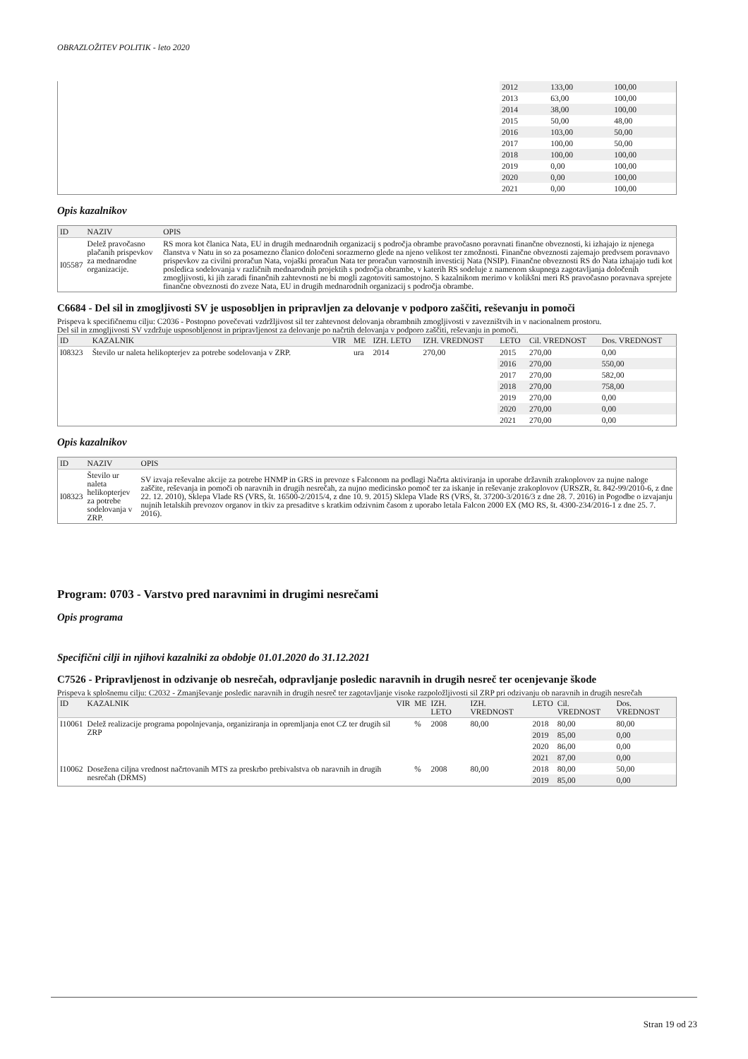OBRAZLOŽITEV POLITIK - leto 2020
| | 2012 | 133,00 | 100,00 |
| | 2013 | 63,00 | 100,00 |
| | 2014 | 38,00 | 100,00 |
| | 2015 | 50,00 | 48,00 |
| | 2016 | 103,00 | 50,00 |
| | 2017 | 100,00 | 50,00 |
| | 2018 | 100,00 | 100,00 |
| | 2019 | 0,00 | 100,00 |
| | 2020 | 0,00 | 100,00 |
| | 2021 | 0,00 | 100,00 |
Opis kazalnikov
| ID | NAZIV | OPIS |
| --- | --- | --- |
| I05587 | Delež pravočasno plačanih prispevkov za mednarodne organizacije. | RS mora kot članica Nata, EU in drugih mednarodnih organizacij s področja obrambe pravočasno poravnati finančne obveznosti, ki izhajajo iz njenega članstva v Natu in so za posamezno članico določeni sorazmerno glede na njeno velikost ter zmožnosti. Finančne obveznosti zajemajo predvsem poravnavo prispevkov za civilni proračun Nata, vojaški proračun Nata ter proračun varnostnih investicij Nata (NSIP). Finančne obveznosti RS do Nata izhajajo tudi kot posledica sodelovanja v različnih mednarodnih projektih s področja obrambe, v katerih RS sodeluje z namenom skupnega zagotavljanja določenih zmogljivosti, ki jih zaradi finančnih zahtevnosti ne bi mogli zagotoviti samostojno. S kazalnikom merimo v kolikšni meri RS pravočasno poravnava sprejete finančne obveznosti do zveze Nata, EU in drugih mednarodnih organizacij s področja obrambe. |
C6684 - Del sil in zmogljivosti SV je usposobljen in pripravljen za delovanje v podporo zaščiti, reševanju in pomoči
Prispeva k specifičnemu cilju: C2036 - Postopno povečevati vzdržljivost sil ter zahtevnost delovanja obrambnih zmogljivosti v zavezništvih in v nacionalnem prostoru.
Del sil in zmogljivosti SV vzdržuje usposobljenost in pripravljenost za delovanje po načrtih delovanja v podporo zaščiti, reševanju in pomoči.
| ID | KAZALNIK | VIR | ME | IZH. LETO | IZH. VREDNOST | LETO | Cil. VREDNOST | Dos. VREDNOST |
| --- | --- | --- | --- | --- | --- | --- | --- | --- |
| I08323 | Število ur naleta helikopterjev za potrebe sodelovanja v ZRP. | | ura | 2014 | 270,00 | 2015 | 270,00 | 0,00 |
| | | | | | | 2016 | 270,00 | 550,00 |
| | | | | | | 2017 | 270,00 | 582,00 |
| | | | | | | 2018 | 270,00 | 758,00 |
| | | | | | | 2019 | 270,00 | 0,00 |
| | | | | | | 2020 | 270,00 | 0,00 |
| | | | | | | 2021 | 270,00 | 0,00 |
Opis kazalnikov
| ID | NAZIV | OPIS |
| --- | --- | --- |
| I08323 | Število ur naleta helikopterjev za potrebe sodelovanja v ZRP. | SV izvaja reševalne akcije za potrebe HNMP in GRS in prevoze s Falconom na podlagi Načrta aktiviranja in uporabe državnih zrakoplovov za nujne naloge zaščite, reševanja in pomoči ob naravnih in drugih nesrečah, za nujno medicinsko pomoč ter za iskanje in reševanje zrakoplovov (URSZR, št. 842-99/2010-6, z dne 22. 12. 2010), Sklepa Vlade RS (VRS, št. 16500-2/2015/4, z dne 10. 9. 2015) Sklepa Vlade RS (VRS, št. 37200-3/2016/3 z dne 28. 7. 2016) in Pogodbe o izvajanju nujnih letalskih prevozov organov in tkiv za presaditve s kratkim odzivnim časom z uporabo letala Falcon 2000 EX (MO RS, št. 4300-234/2016-1 z dne 25. 7. 2016). |
Program: 0703 - Varstvo pred naravnimi in drugimi nesrečami
Opis programa
Specifični cilji in njihovi kazalniki za obdobje 01.01.2020 do 31.12.2021
C7526 - Pripravljenost in odzivanje ob nesrečah, odpravljanje posledic naravnih in drugih nesreč ter ocenjevanje škode
Prispeva k splošnemu cilju: C2032 - Zmanjševanje posledic naravnih in drugih nesreč ter zagotavljanje visoke razpoložljivosti sil ZRP pri odzivanju ob naravnih in drugih nesrečah
| ID | KAZALNIK | VIR | ME | IZH. LETO | IZH. VREDNOST | LETO | Cil. VREDNOST | Dos. VREDNOST |
| --- | --- | --- | --- | --- | --- | --- | --- | --- |
| I10061 | Delež realizacije programa popolnjevanja, organiziranja in opremljanja enot CZ ter drugih sil ZRP | | % | 2008 | 80,00 | 2018 | 80,00 | 80,00 |
| | | | | | | 2019 | 85,00 | 0,00 |
| | | | | | | 2020 | 86,00 | 0,00 |
| | | | | | | 2021 | 87,00 | 0,00 |
| I10062 | Dosežena ciljna vrednost načrtovanih MTS za preskrbo prebivalstva ob naravnih in drugih nesrečah (DRMS) | | % | 2008 | 80,00 | 2018 | 80,00 | 50,00 |
| | | | | | | 2019 | 85,00 | 0,00 |
Stran 19 od 23